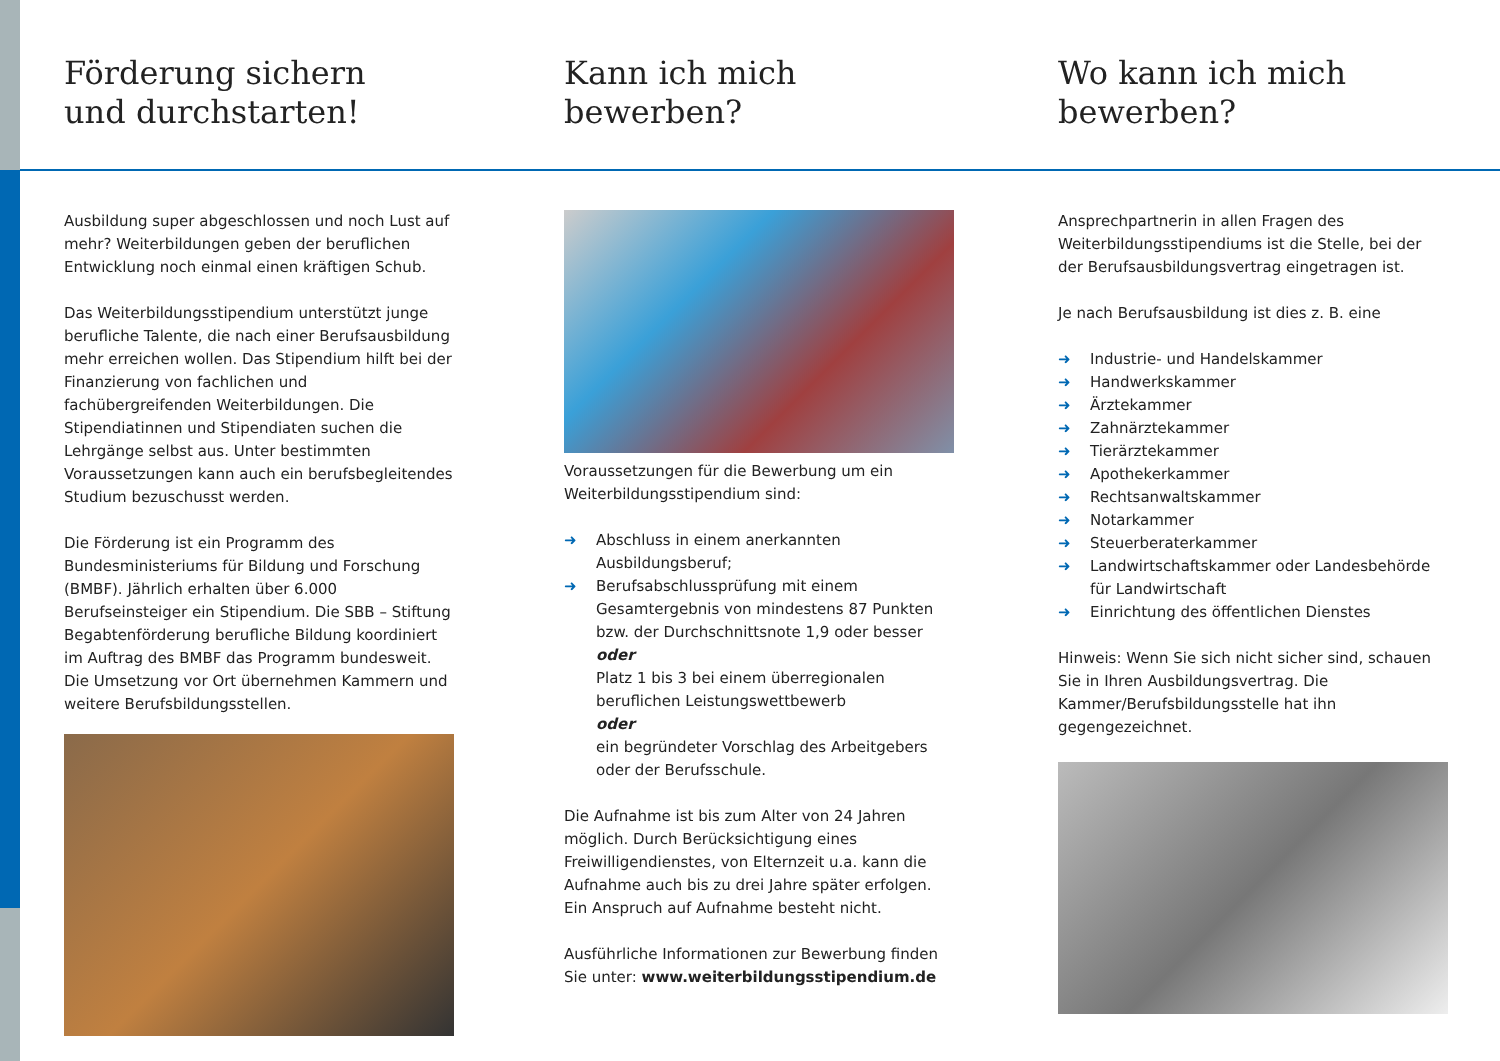Förderung sichern
und durchstarten!
Ausbildung super abgeschlossen und noch Lust auf mehr? Weiterbildungen geben der beruflichen Entwicklung noch einmal einen kräftigen Schub.
Das Weiterbildungsstipendium unterstützt junge berufliche Talente, die nach einer Berufsausbildung mehr erreichen wollen. Das Stipendium hilft bei der Finanzierung von fachlichen und fachübergreifenden Weiterbildungen. Die Stipendiatinnen und Stipendiaten suchen die Lehrgänge selbst aus. Unter bestimmten Voraussetzungen kann auch ein berufsbegleitendes Studium bezuschusst werden.
Die Förderung ist ein Programm des Bundesministeriums für Bildung und Forschung (BMBF). Jährlich erhalten über 6.000 Berufseinsteiger ein Stipendium. Die SBB – Stiftung Begabtenförderung berufliche Bildung koordiniert im Auftrag des BMBF das Programm bundesweit. Die Umsetzung vor Ort übernehmen Kammern und weitere Berufsbildungsstellen.
Kann ich mich
bewerben?
Voraussetzungen für die Bewerbung um ein Weiterbildungsstipendium sind:
➜ Abschluss in einem anerkannten Ausbildungsberuf;
➜ Berufsabschlussprüfung mit einem Gesamtergebnis von mindestens 87 Punkten bzw. der Durchschnittsnote 1,9 oder besser
oder
Platz 1 bis 3 bei einem überregionalen beruflichen Leistungswettbewerb
oder
ein begründeter Vorschlag des Arbeitgebers oder der Berufsschule.
Die Aufnahme ist bis zum Alter von 24 Jahren möglich. Durch Berücksichtigung eines Freiwilligendienstes, von Elternzeit u.a. kann die Aufnahme auch bis zu drei Jahre später erfolgen. Ein Anspruch auf Aufnahme besteht nicht.
Ausführliche Informationen zur Bewerbung finden Sie unter: www.weiterbildungsstipendium.de
Wo kann ich mich
bewerben?
Ansprechpartnerin in allen Fragen des Weiterbildungsstipendiums ist die Stelle, bei der der Berufsausbildungsvertrag eingetragen ist.
Je nach Berufsausbildung ist dies z. B. eine
➜ Industrie- und Handelskammer
➜ Handwerkskammer
➜ Ärztekammer
➜ Zahnärztekammer
➜ Tierärztekammer
➜ Apothekerkammer
➜ Rechtsanwaltskammer
➜ Notarkammer
➜ Steuerberaterkammer
➜ Landwirtschaftskammer oder Landesbehörde für Landwirtschaft
➜ Einrichtung des öffentlichen Dienstes
Hinweis: Wenn Sie sich nicht sicher sind, schauen Sie in Ihren Ausbildungsvertrag. Die Kammer/Berufsbildungsstelle hat ihn gegengezeichnet.